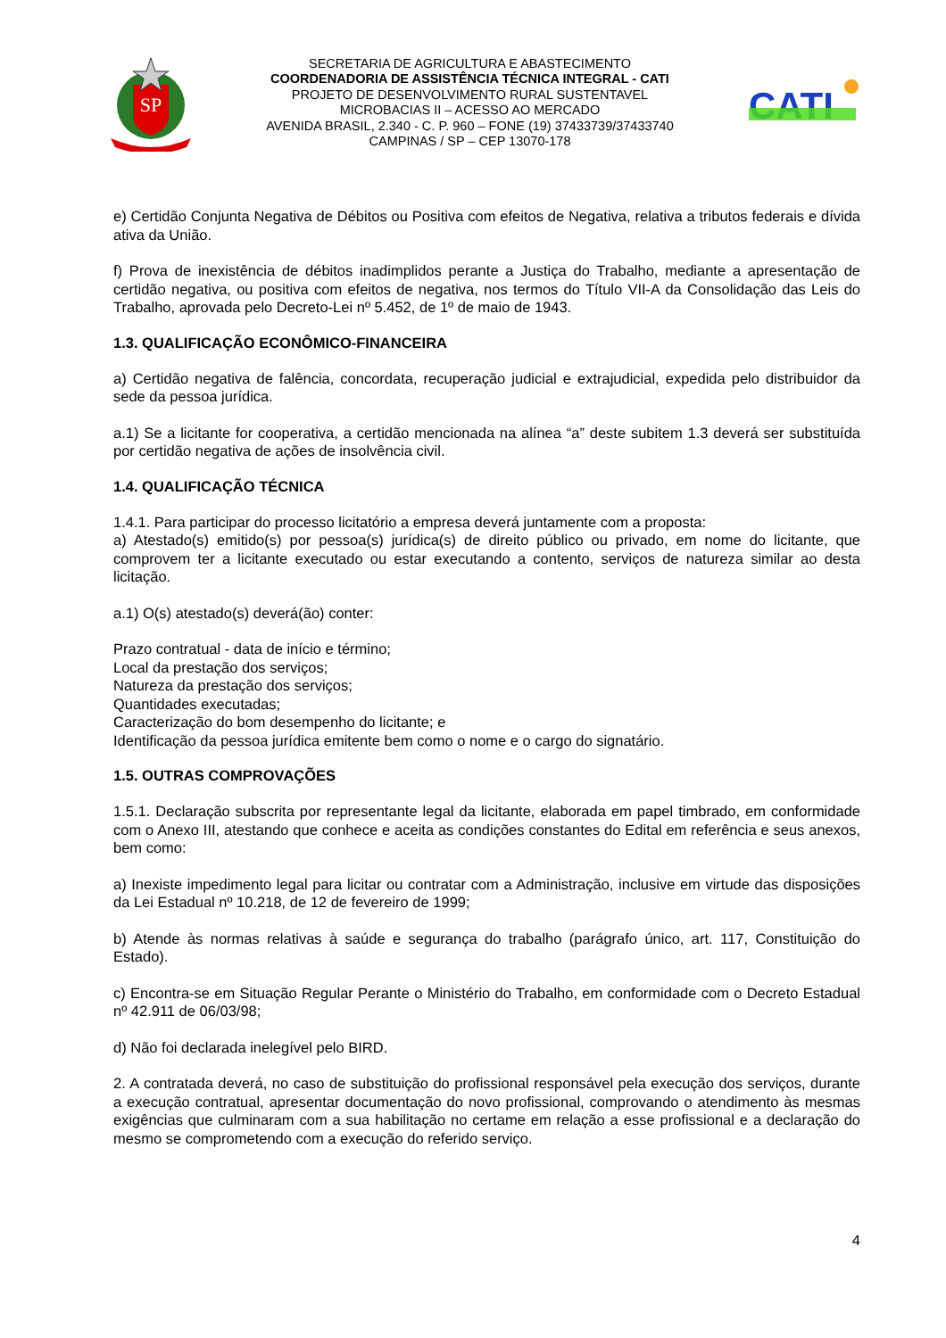SP
SECRETARIA DE AGRICULTURA E ABASTECIMENTO
COORDENADORIA DE ASSISTÊNCIA TÉCNICA INTEGRAL - CATI
PROJETO DE DESENVOLVIMENTO RURAL SUSTENTAVEL
MICROBACIAS II – ACESSO AO MERCADO
AVENIDA BRASIL, 2.340 - C. P. 960 – FONE (19) 37433739/37433740
CAMPINAS / SP – CEP 13070-178
CATI
e) Certidão Conjunta Negativa de Débitos ou Positiva com efeitos de Negativa, relativa a tributos federais e dívida ativa da União.
f) Prova de inexistência de débitos inadimplidos perante a Justiça do Trabalho, mediante a apresentação de certidão negativa, ou positiva com efeitos de negativa, nos termos do Título VII-A da Consolidação das Leis do Trabalho, aprovada pelo Decreto-Lei nº 5.452, de 1º de maio de 1943.
1.3. QUALIFICAÇÃO ECONÔMICO-FINANCEIRA
a) Certidão negativa de falência, concordata, recuperação judicial e extrajudicial, expedida pelo distribuidor da sede da pessoa jurídica.
a.1) Se a licitante for cooperativa, a certidão mencionada na alínea “a” deste subitem 1.3 deverá ser substituída por certidão negativa de ações de insolvência civil.
1.4. QUALIFICAÇÃO TÉCNICA
1.4.1. Para participar do processo licitatório a empresa deverá juntamente com a proposta:
a) Atestado(s) emitido(s) por pessoa(s) jurídica(s) de direito público ou privado, em nome do licitante, que comprovem ter a licitante executado ou estar executando a contento, serviços de natureza similar ao desta licitação.
a.1) O(s) atestado(s) deverá(ão) conter:
Prazo contratual - data de início e término;
Local da prestação dos serviços;
Natureza da prestação dos serviços;
Quantidades executadas;
Caracterização do bom desempenho do licitante; e
Identificação da pessoa jurídica emitente bem como o nome e o cargo do signatário.
1.5. OUTRAS COMPROVAÇÕES
1.5.1. Declaração subscrita por representante legal da licitante, elaborada em papel timbrado, em conformidade com o Anexo III, atestando que conhece e aceita as condições constantes do Edital em referência e seus anexos, bem como:
a) Inexiste impedimento legal para licitar ou contratar com a Administração, inclusive em virtude das disposições da Lei Estadual nº 10.218, de 12 de fevereiro de 1999;
b) Atende às normas relativas à saúde e segurança do trabalho (parágrafo único, art. 117, Constituição do Estado).
c) Encontra-se em Situação Regular Perante o Ministério do Trabalho, em conformidade com o Decreto Estadual nº 42.911 de 06/03/98;
d) Não foi declarada inelegível pelo BIRD.
2. A contratada deverá, no caso de substituição do profissional responsável pela execução dos serviços, durante a execução contratual, apresentar documentação do novo profissional, comprovando o atendimento às mesmas exigências que culminaram com a sua habilitação no certame em relação a esse profissional e a declaração do mesmo se comprometendo com a execução do referido serviço.
4